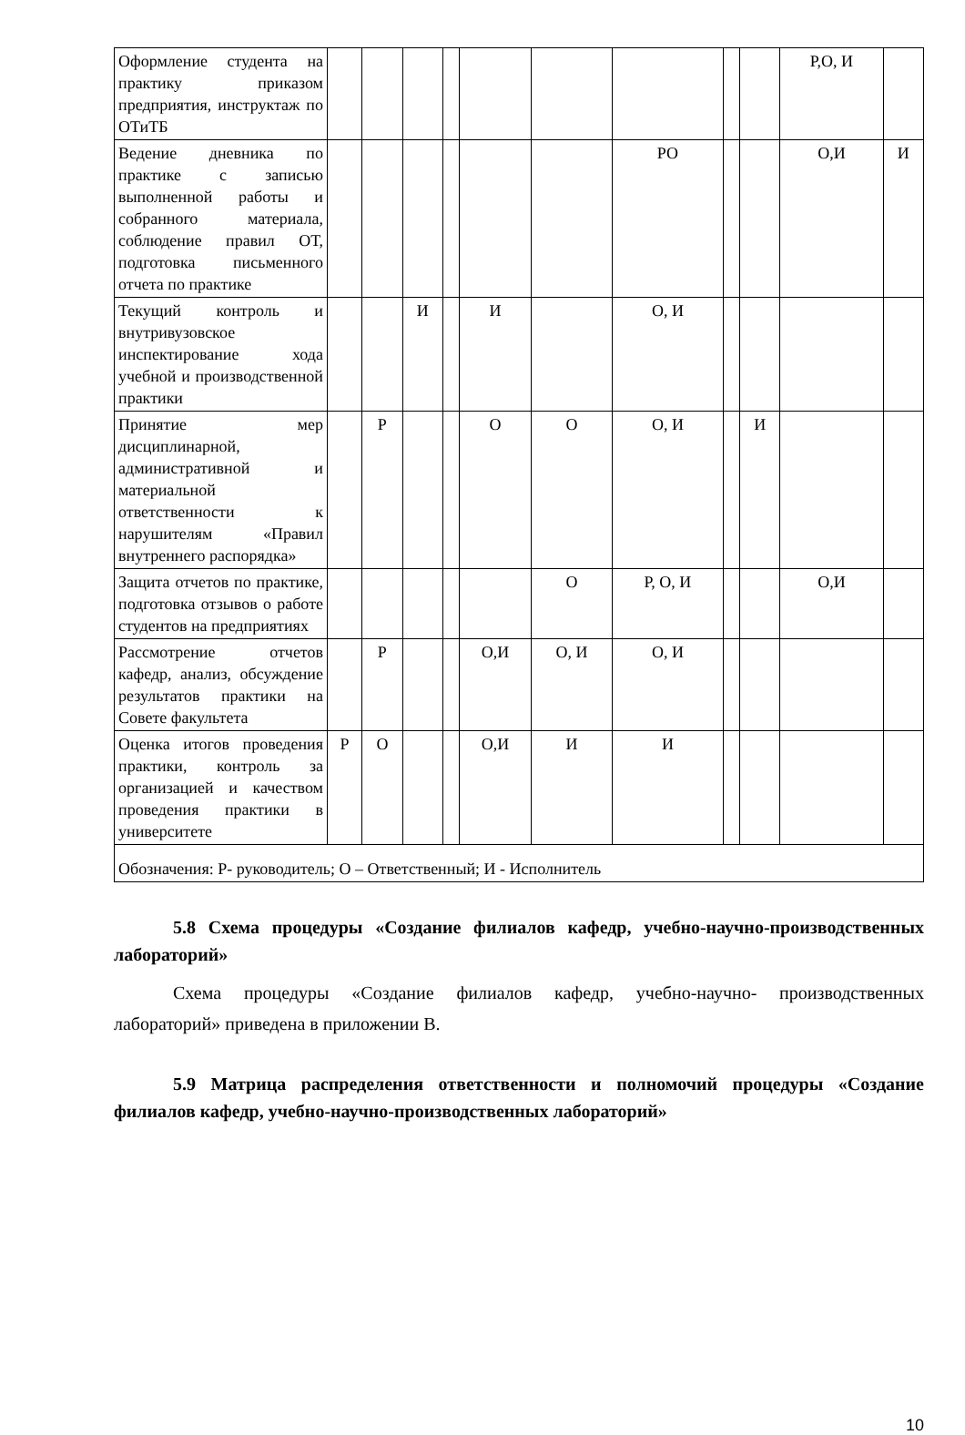| Оформление студента на практику приказом предприятия, инструктаж по ОТиТБ | | | | | | | | | | Р,О, И | |
| Ведение дневника по практике с записью выполненной работы и собранного материала, соблюдение правил ОТ, подготовка письменного отчета по практике | | | | | | | РО | | | О,И | И |
| Текущий контроль и внутривузовское инспектирование хода учебной и производственной практики | | | И | | И | | О, И | | | | |
| Принятие мер дисциплинарной, административной и материальной ответственности к нарушителям «Правил внутреннего распорядка» | | Р | | | О | О | О, И | | И | | |
| Защита отчетов по практике, подготовка отзывов о работе студентов на предприятиях | | | | | | О | Р, О, И | | | О,И | |
| Рассмотрение отчетов кафедр, анализ, обсуждение результатов практики на Совете факультета | | Р | | | О,И | О, И | О, И | | | | |
| Оценка итогов проведения практики, контроль за организацией и качеством проведения практики в университете | Р | О | | | О,И | И | И | | | | |
| Обозначения: Р- руководитель; О – Ответственный; И - Исполнитель | | | | | | | | | | | |
5.8 Схема процедуры «Создание филиалов кафедр, учебно-научно-производственных лабораторий»
Схема процедуры «Создание филиалов кафедр, учебно-научно- производственных лабораторий» приведена в приложении В.
5.9 Матрица распределения ответственности и полномочий процедуры «Создание филиалов кафедр, учебно-научно-производственных лабораторий»
10